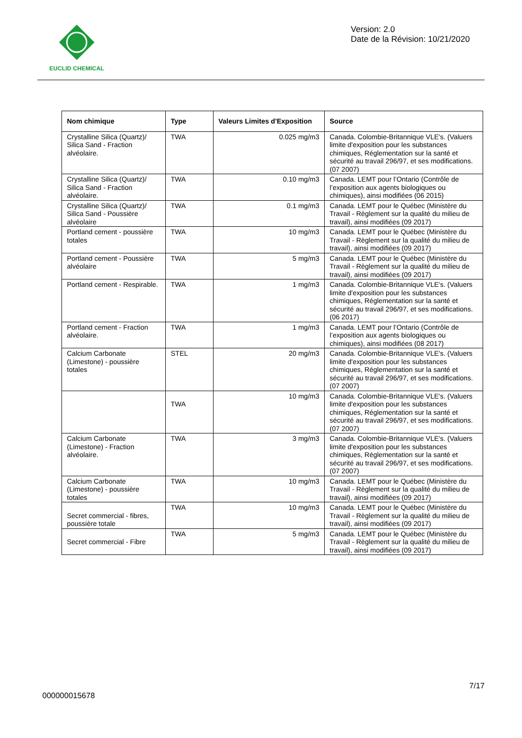EUCLID CHEMICAL
Version: 2.0
Date de la Révision: 10/21/2020
| Nom chimique | Type | Valeurs Limites d'Exposition | Source |
| --- | --- | --- | --- |
| Crystalline Silica (Quartz)/ Silica Sand - Fraction alvéolaire. | TWA | 0.025 mg/m3 | Canada. Colombie-Britannique VLE's. (Valuers limite d'exposition pour les substances chimiques, Réglementation sur la santé et sécurité au travail 296/97, et ses modifications. (07 2007) |
| Crystalline Silica (Quartz)/ Silica Sand - Fraction alvéolaire. | TWA | 0.10 mg/m3 | Canada. LEMT pour l’Ontario (Contrôle de l’exposition aux agents biologiques ou chimiques), ainsi modifiées (06 2015) |
| Crystalline Silica (Quartz)/ Silica Sand - Poussière alvéolaire | TWA | 0.1 mg/m3 | Canada. LEMT pour le Québec (Ministère du Travail - Règlement sur la qualité du milieu de travail), ainsi modifiées (09 2017) |
| Portland cement - poussière totales | TWA | 10 mg/m3 | Canada. LEMT pour le Québec (Ministère du Travail - Règlement sur la qualité du milieu de travail), ainsi modifiées (09 2017) |
| Portland cement - Poussière alvéolaire | TWA | 5 mg/m3 | Canada. LEMT pour le Québec (Ministère du Travail - Règlement sur la qualité du milieu de travail), ainsi modifiées (09 2017) |
| Portland cement - Respirable. | TWA | 1 mg/m3 | Canada. Colombie-Britannique VLE's. (Valuers limite d'exposition pour les substances chimiques, Réglementation sur la santé et sécurité au travail 296/97, et ses modifications. (06 2017) |
| Portland cement - Fraction alvéolaire. | TWA | 1 mg/m3 | Canada. LEMT pour l’Ontario (Contrôle de l’exposition aux agents biologiques ou chimiques), ainsi modifiées (08 2017) |
| Calcium Carbonate (Limestone) - poussière totales | STEL | 20 mg/m3 | Canada. Colombie-Britannique VLE's. (Valuers limite d'exposition pour les substances chimiques, Réglementation sur la santé et sécurité au travail 296/97, et ses modifications. (07 2007) |
| | TWA | 10 mg/m3 | Canada. Colombie-Britannique VLE's. (Valuers limite d'exposition pour les substances chimiques, Réglementation sur la santé et sécurité au travail 296/97, et ses modifications. (07 2007) |
| Calcium Carbonate (Limestone) - Fraction alvéolaire. | TWA | 3 mg/m3 | Canada. Colombie-Britannique VLE's. (Valuers limite d'exposition pour les substances chimiques, Réglementation sur la santé et sécurité au travail 296/97, et ses modifications. (07 2007) |
| Calcium Carbonate (Limestone) - poussière totales | TWA | 10 mg/m3 | Canada. LEMT pour le Québec (Ministère du Travail - Règlement sur la qualité du milieu de travail), ainsi modifiées (09 2017) |
| Secret commercial - fibres, poussière totale | TWA | 10 mg/m3 | Canada. LEMT pour le Québec (Ministère du Travail - Règlement sur la qualité du milieu de travail), ainsi modifiées (09 2017) |
| Secret commercial - Fibre | TWA | 5 mg/m3 | Canada. LEMT pour le Québec (Ministère du Travail - Règlement sur la qualité du milieu de travail), ainsi modifiées (09 2017) |
7/17
000000015678